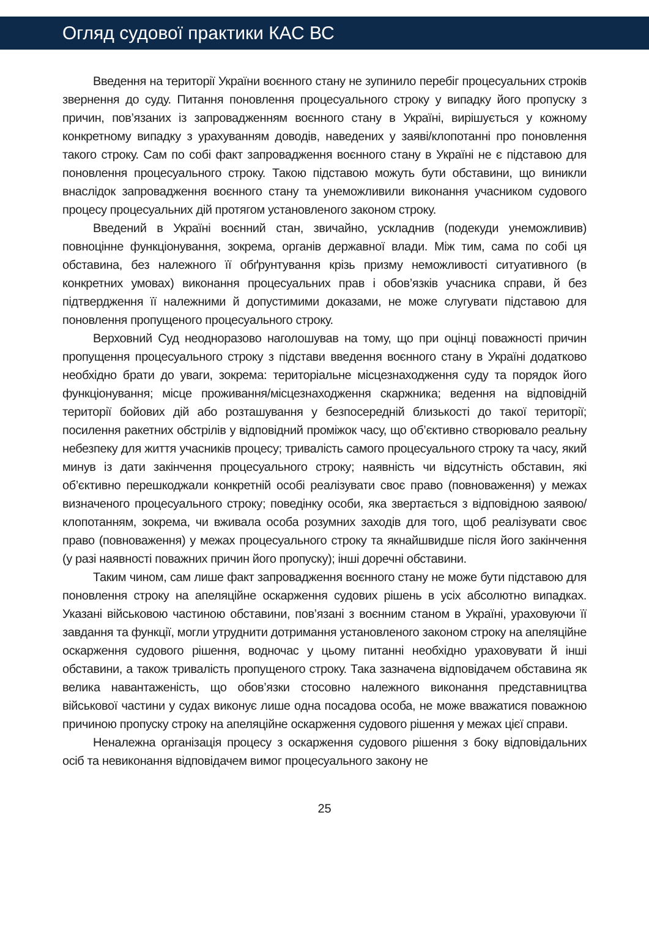Огляд судової практики КАС ВС
Введення на території України воєнного стану не зупинило перебіг процесуальних строків звернення до суду. Питання поновлення процесуального строку у випадку його пропуску з причин, пов’язаних із запровадженням воєнного стану в Україні, вирішується у кожному конкретному випадку з урахуванням доводів, наведених у заяві/клопотанні про поновлення такого строку. Сам по собі факт запровадження воєнного стану в Україні не є підставою для поновлення процесуального строку. Такою підставою можуть бути обставини, що виникли внаслідок запровадження воєнного стану та унеможливили виконання учасником судового процесу процесуальних дій протягом установленого законом строку.
Введений в Україні воєнний стан, звичайно, ускладнив (подекуди унеможливив) повноцінне функціонування, зокрема, органів державної влади. Між тим, сама по собі ця обставина, без належного її обґрунтування крізь призму неможливості ситуативного (в конкретних умовах) виконання процесуальних прав і обов’язків учасника справи, й без підтвердження її належними й допустимими доказами, не може слугувати підставою для поновлення пропущеного процесуального строку.
Верховний Суд неодноразово наголошував на тому, що при оцінці поважності причин пропущення процесуального строку з підстави введення воєнного стану в Україні додатково необхідно брати до уваги, зокрема: територіальне місцезнаходження суду та порядок його функціонування; місце проживання/місцезнаходження скаржника; ведення на відповідній території бойових дій або розташування у безпосередній близькості до такої території; посилення ракетних обстрілів у відповідний проміжок часу, що об’єктивно створювало реальну небезпеку для життя учасників процесу; тривалість самого процесуального строку та часу, який минув із дати закінчення процесуального строку; наявність чи відсутність обставин, які об’єктивно перешкоджали конкретній особі реалізувати своє право (повноваження) у межах визначеного процесуального строку; поведінку особи, яка звертається з відповідною заявою/клопотанням, зокрема, чи вживала особа розумних заходів для того, щоб реалізувати своє право (повноваження) у межах процесуального строку та якнайшвидше після його закінчення (у разі наявності поважних причин його пропуску); інші доречні обставини.
Таким чином, сам лише факт запровадження воєнного стану не може бути підставою для поновлення строку на апеляційне оскарження судових рішень в усіх абсолютно випадках. Указані військовою частиною обставини, пов’язані з воєнним станом в Україні, ураховуючи її завдання та функції, могли утруднити дотримання установленого законом строку на апеляційне оскарження судового рішення, водночас у цьому питанні необхідно ураховувати й інші обставини, а також тривалість пропущеного строку. Така зазначена відповідачем обставина як велика навантаженість, що обов’язки стосовно належного виконання представництва військової частини у судах виконує лише одна посадова особа, не може вважатися поважною причиною пропуску строку на апеляційне оскарження судового рішення у межах цієї справи.
Неналежна організація процесу з оскарження судового рішення з боку відповідальних осіб та невиконання відповідачем вимог процесуального закону не
25